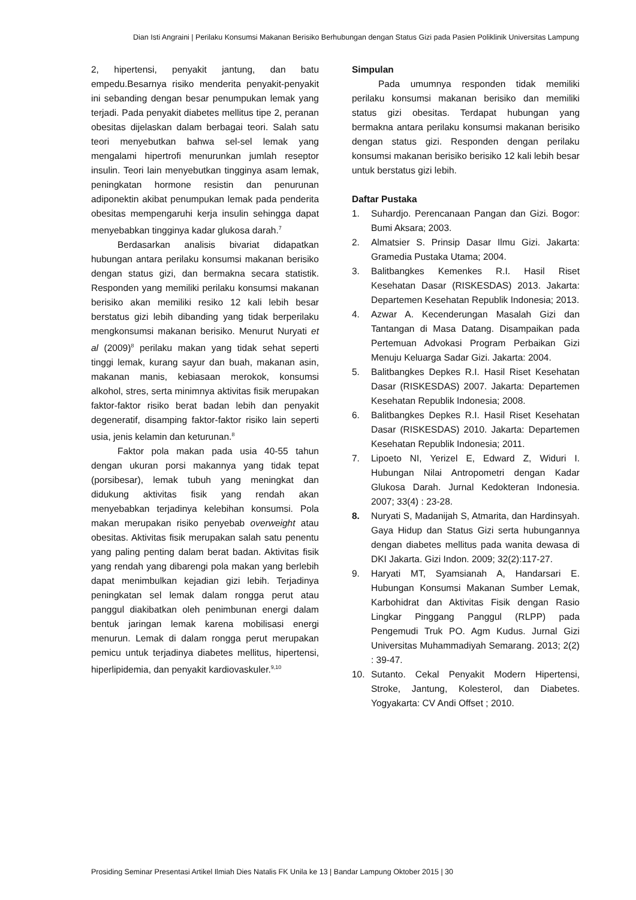Dian Isti Angraini | Perilaku Konsumsi Makanan Berisiko Berhubungan dengan Status Gizi pada Pasien Poliklinik Universitas Lampung
2, hipertensi, penyakit jantung, dan batu empedu.Besarnya risiko menderita penyakit-penyakit ini sebanding dengan besar penumpukan lemak yang terjadi. Pada penyakit diabetes mellitus tipe 2, peranan obesitas dijelaskan dalam berbagai teori. Salah satu teori menyebutkan bahwa sel-sel lemak yang mengalami hipertrofi menurunkan jumlah reseptor insulin. Teori lain menyebutkan tingginya asam lemak, peningkatan hormone resistin dan penurunan adiponektin akibat penumpukan lemak pada penderita obesitas mempengaruhi kerja insulin sehingga dapat menyebabkan tingginya kadar glukosa darah.<sup>7</sup>
Berdasarkan analisis bivariat didapatkan hubungan antara perilaku konsumsi makanan berisiko dengan status gizi, dan bermakna secara statistik. Responden yang memiliki perilaku konsumsi makanan berisiko akan memiliki resiko 12 kali lebih besar berstatus gizi lebih dibanding yang tidak berperilaku mengkonsumsi makanan berisiko. Menurut Nuryati et al (2009)<sup>8</sup> perilaku makan yang tidak sehat seperti tinggi lemak, kurang sayur dan buah, makanan asin, makanan manis, kebiasaan merokok, konsumsi alkohol, stres, serta minimnya aktivitas fisik merupakan faktor-faktor risiko berat badan lebih dan penyakit degeneratif, disamping faktor-faktor risiko lain seperti usia, jenis kelamin dan keturunan.<sup>8</sup>
Faktor pola makan pada usia 40-55 tahun dengan ukuran porsi makannya yang tidak tepat (porsibesar), lemak tubuh yang meningkat dan didukung aktivitas fisik yang rendah akan menyebabkan terjadinya kelebihan konsumsi. Pola makan merupakan risiko penyebab overweight atau obesitas. Aktivitas fisik merupakan salah satu penentu yang paling penting dalam berat badan. Aktivitas fisik yang rendah yang dibarengi pola makan yang berlebih dapat menimbulkan kejadian gizi lebih. Terjadinya peningkatan sel lemak dalam rongga perut atau panggul diakibatkan oleh penimbunan energi dalam bentuk jaringan lemak karena mobilisasi energi menurun. Lemak di dalam rongga perut merupakan pemicu untuk terjadinya diabetes mellitus, hipertensi, hiperlipidemia, dan penyakit kardiovaskuler.<sup>9,10</sup>
Simpulan
Pada umumnya responden tidak memiliki perilaku konsumsi makanan berisiko dan memiliki status gizi obesitas. Terdapat hubungan yang bermakna antara perilaku konsumsi makanan berisiko dengan status gizi. Responden dengan perilaku konsumsi makanan berisiko berisiko 12 kali lebih besar untuk berstatus gizi lebih.
Daftar Pustaka
1. Suhardjo. Perencanaan Pangan dan Gizi. Bogor: Bumi Aksara; 2003.
2. Almatsier S. Prinsip Dasar Ilmu Gizi. Jakarta: Gramedia Pustaka Utama; 2004.
3. Balitbangkes Kemenkes R.I. Hasil Riset Kesehatan Dasar (RISKESDAS) 2013. Jakarta: Departemen Kesehatan Republik Indonesia; 2013.
4. Azwar A. Kecenderungan Masalah Gizi dan Tantangan di Masa Datang. Disampaikan pada Pertemuan Advokasi Program Perbaikan Gizi Menuju Keluarga Sadar Gizi. Jakarta: 2004.
5. Balitbangkes Depkes R.I. Hasil Riset Kesehatan Dasar (RISKESDAS) 2007. Jakarta: Departemen Kesehatan Republik Indonesia; 2008.
6. Balitbangkes Depkes R.I. Hasil Riset Kesehatan Dasar (RISKESDAS) 2010. Jakarta: Departemen Kesehatan Republik Indonesia; 2011.
7. Lipoeto NI, Yerizel E, Edward Z, Widuri I. Hubungan Nilai Antropometri dengan Kadar Glukosa Darah. Jurnal Kedokteran Indonesia. 2007; 33(4) : 23-28.
8. Nuryati S, Madanijah S, Atmarita, dan Hardinsyah. Gaya Hidup dan Status Gizi serta hubungannya dengan diabetes mellitus pada wanita dewasa di DKI Jakarta. Gizi Indon. 2009; 32(2):117-27.
9. Haryati MT, Syamsianah A, Handarsari E. Hubungan Konsumsi Makanan Sumber Lemak, Karbohidrat dan Aktivitas Fisik dengan Rasio Lingkar Pinggang Panggul (RLPP) pada Pengemudi Truk PO. Agm Kudus. Jurnal Gizi Universitas Muhammadiyah Semarang. 2013; 2(2) : 39-47.
10. Sutanto. Cekal Penyakit Modern Hipertensi, Stroke, Jantung, Kolesterol, dan Diabetes. Yogyakarta: CV Andi Offset ; 2010.
Prosiding Seminar Presentasi Artikel Ilmiah Dies Natalis FK Unila ke 13 | Bandar Lampung Oktober 2015 | 30